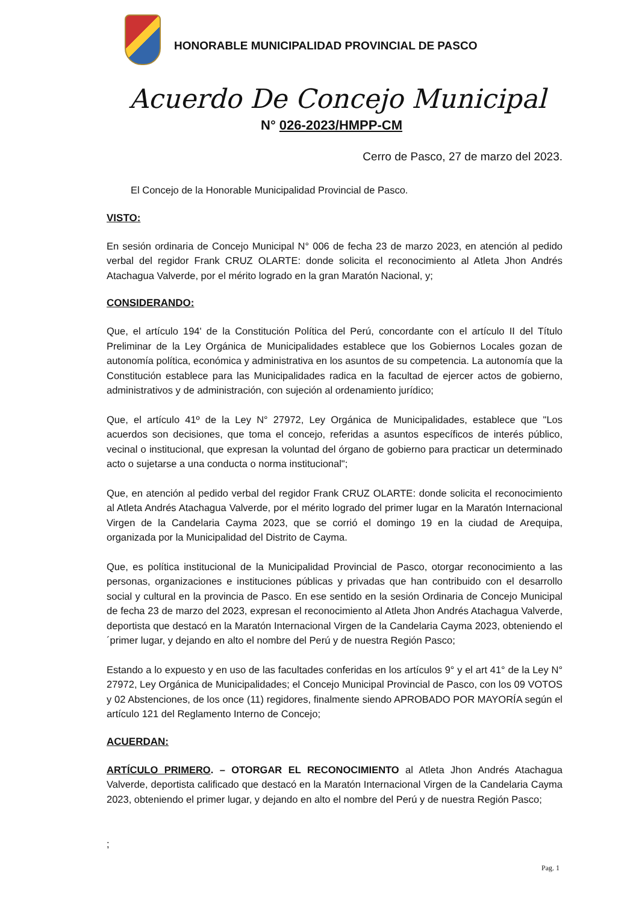HONORABLE MUNICIPALIDAD PROVINCIAL DE PASCO
Acuerdo De Concejo Municipal
N° 026-2023/HMPP-CM
Cerro de Pasco, 27 de marzo del 2023.
El Concejo de la Honorable Municipalidad Provincial de Pasco.
VISTO:
En sesión ordinaria de Concejo Municipal N° 006 de fecha 23 de marzo 2023, en atención al pedido verbal del regidor Frank CRUZ OLARTE: donde solicita el reconocimiento al Atleta Jhon Andrés Atachagua Valverde, por el mérito logrado en la gran Maratón Nacional, y;
CONSIDERANDO:
Que, el artículo 194' de la Constitución Política del Perú, concordante con el artículo II del Título Preliminar de la Ley Orgánica de Municipalidades establece que los Gobiernos Locales gozan de autonomía política, económica y administrativa en los asuntos de su competencia. La autonomía que la Constitución establece para las Municipalidades radica en la facultad de ejercer actos de gobierno, administrativos y de administración, con sujeción al ordenamiento jurídico;
Que, el artículo 41º de la Ley N° 27972, Ley Orgánica de Municipalidades, establece que "Los acuerdos son decisiones, que toma el concejo, referidas a asuntos específicos de interés público, vecinal o institucional, que expresan la voluntad del órgano de gobierno para practicar un determinado acto o sujetarse a una conducta o norma institucional";
Que, en atención al pedido verbal del regidor Frank CRUZ OLARTE: donde solicita el reconocimiento al Atleta Andrés Atachagua Valverde, por el mérito logrado del primer lugar en la Maratón Internacional Virgen de la Candelaria Cayma 2023, que se corrió el domingo 19 en la ciudad de Arequipa, organizada por la Municipalidad del Distrito de Cayma.
Que, es política institucional de la Municipalidad Provincial de Pasco, otorgar reconocimiento a las personas, organizaciones e instituciones públicas y privadas que han contribuido con el desarrollo social y cultural en la provincia de Pasco. En ese sentido en la sesión Ordinaria de Concejo Municipal de fecha 23 de marzo del 2023, expresan el reconocimiento al Atleta Jhon Andrés Atachagua Valverde, deportista que destacó en la Maratón Internacional Virgen de la Candelaria Cayma 2023, obteniendo el ´primer lugar, y dejando en alto el nombre del Perú y de nuestra Región Pasco;
Estando a lo expuesto y en uso de las facultades conferidas en los artículos 9° y el art 41° de la Ley N° 27972, Ley Orgánica de Municipalidades; el Concejo Municipal Provincial de Pasco, con los 09 VOTOS y 02 Abstenciones, de los once (11) regidores, finalmente siendo APROBADO POR MAYORÍA según el artículo 121 del Reglamento Interno de Concejo;
ACUERDAN:
ARTÍCULO PRIMERO. – OTORGAR EL RECONOCIMIENTO al Atleta Jhon Andrés Atachagua Valverde, deportista calificado que destacó en la Maratón Internacional Virgen de la Candelaria Cayma 2023, obteniendo el primer lugar, y dejando en alto el nombre del Perú y de nuestra Región Pasco;
;
Pag. 1